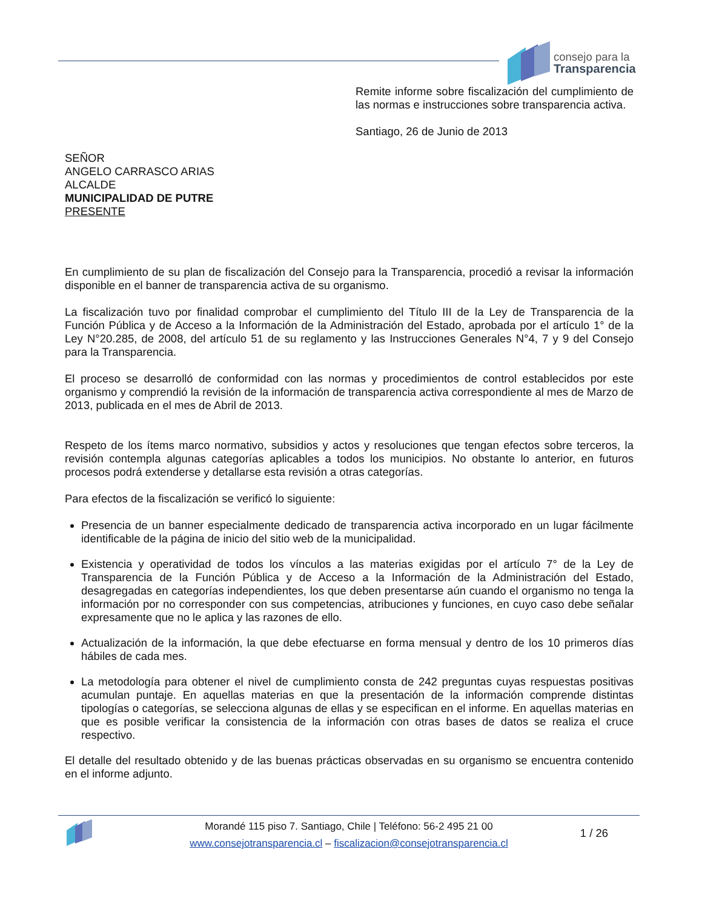consejo para la
Transparencia
Remite informe sobre fiscalización del cumplimiento de las normas e instrucciones sobre transparencia activa.
Santiago, 26 de Junio de 2013
SEÑOR
ANGELO CARRASCO ARIAS
ALCALDE
MUNICIPALIDAD DE PUTRE
PRESENTE
En cumplimiento de su plan de fiscalización del Consejo para la Transparencia, procedió a revisar la información disponible en el banner de transparencia activa de su organismo.
La fiscalización tuvo por finalidad comprobar el cumplimiento del Título III de la Ley de Transparencia de la Función Pública y de Acceso a la Información de la Administración del Estado, aprobada por el artículo 1° de la Ley N°20.285, de 2008, del artículo 51 de su reglamento y las Instrucciones Generales N°4, 7 y 9 del Consejo para la Transparencia.
El proceso se desarrolló de conformidad con las normas y procedimientos de control establecidos por este organismo y comprendió la revisión de la información de transparencia activa correspondiente al mes de Marzo de 2013, publicada en el mes de Abril de 2013.
Respeto de los ítems marco normativo, subsidios y actos y resoluciones que tengan efectos sobre terceros, la revisión contempla algunas categorías aplicables a todos los municipios. No obstante lo anterior, en futuros procesos podrá extenderse y detallarse esta revisión a otras categorías.
Para efectos de la fiscalización se verificó lo siguiente:
Presencia de un banner especialmente dedicado de transparencia activa incorporado en un lugar fácilmente identificable de la página de inicio del sitio web de la municipalidad.
Existencia y operatividad de todos los vínculos a las materias exigidas por el artículo 7° de la Ley de Transparencia de la Función Pública y de Acceso a la Información de la Administración del Estado, desagregadas en categorías independientes, los que deben presentarse aún cuando el organismo no tenga la información por no corresponder con sus competencias, atribuciones y funciones, en cuyo caso debe señalar expresamente que no le aplica y las razones de ello.
Actualización de la información, la que debe efectuarse en forma mensual y dentro de los 10 primeros días hábiles de cada mes.
La metodología para obtener el nivel de cumplimiento consta de 242 preguntas cuyas respuestas positivas acumulan puntaje. En aquellas materias en que la presentación de la información comprende distintas tipologías o categorías, se selecciona algunas de ellas y se especifican en el informe. En aquellas materias en que es posible verificar la consistencia de la información con otras bases de datos se realiza el cruce respectivo.
El detalle del resultado obtenido y de las buenas prácticas observadas en su organismo se encuentra contenido en el informe adjunto.
Morandé 115 piso 7. Santiago, Chile | Teléfono: 56-2 495 21 00
www.consejotransparencia.cl – fiscalizacion@consejotransparencia.cl
1 / 26